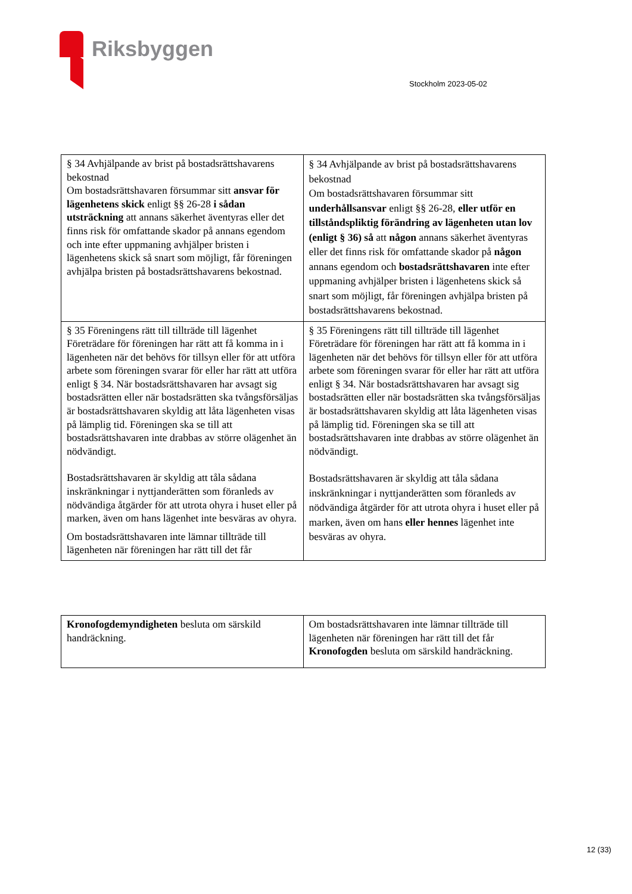Riksbyggen
Stockholm 2023-05-02
| § 34 Avhjälpande av brist på bostadsrättshavarens bekostnad Om bostadsrättshavaren försummar sitt ansvar för lägenhetens skick enligt §§ 26-28 i sådan utsträckning att annans säkerhet äventyras eller det finns risk för omfattande skador på annans egendom och inte efter uppmaning avhjälper bristen i lägenhetens skick så snart som möjligt, får föreningen avhjälpa bristen på bostadsrättshavarens bekostnad. | § 34 Avhjälpande av brist på bostadsrättshavarens bekostnad Om bostadsrättshavaren försummar sitt underhållsansvar enligt §§ 26-28, eller utför en tillståndspliktig förändring av lägenheten utan lov (enligt § 36) så att någon annans säkerhet äventyras eller det finns risk för omfattande skador på någon annans egendom och bostadsrättshavaren inte efter uppmaning avhjälper bristen i lägenhetens skick så snart som möjligt, får föreningen avhjälpa bristen på bostadsrättshavarens bekostnad. |
| § 35 Föreningens rätt till tillträde till lägenhet Företrädare för föreningen har rätt att få komma in i lägenheten när det behövs för tillsyn eller för att utföra arbete som föreningen svarar för eller har rätt att utföra enligt § 34. När bostadsrättshavaren har avsagt sig bostadsrätten eller när bostadsrätten ska tvångsförsäljas är bostadsrättshavaren skyldig att låta lägenheten visas på lämplig tid. Föreningen ska se till att bostadsrättshavaren inte drabbas av större olägenhet än nödvändigt. Bostadsrättshavaren är skyldig att tåla sådana inskränkningar i nyttjanderätten som föranleds av nödvändiga åtgärder för att utrota ohyra i huset eller på marken, även om hans lägenhet inte besväras av ohyra. Om bostadsrättshavaren inte lämnar tillträde till lägenheten när föreningen har rätt till det får | § 35 Föreningens rätt till tillträde till lägenhet Företrädare för föreningen har rätt att få komma in i lägenheten när det behövs för tillsyn eller för att utföra arbete som föreningen svarar för eller har rätt att utföra enligt § 34. När bostadsrättshavaren har avsagt sig bostadsrätten eller när bostadsrätten ska tvångsförsäljas är bostadsrättshavaren skyldig att låta lägenheten visas på lämplig tid. Föreningen ska se till att bostadsrättshavaren inte drabbas av större olägenhet än nödvändigt. Bostadsrättshavaren är skyldig att tåla sådana inskränkningar i nyttjanderätten som föranleds av nödvändiga åtgärder för att utrota ohyra i huset eller på marken, även om hans eller hennes lägenhet inte besväras av ohyra. |
| Kronofogdemyndigheten besluta om särskild handräckning. | Om bostadsrättshavaren inte lämnar tillträde till lägenheten när föreningen har rätt till det får Kronofogden besluta om särskild handräckning. |
12 (33)